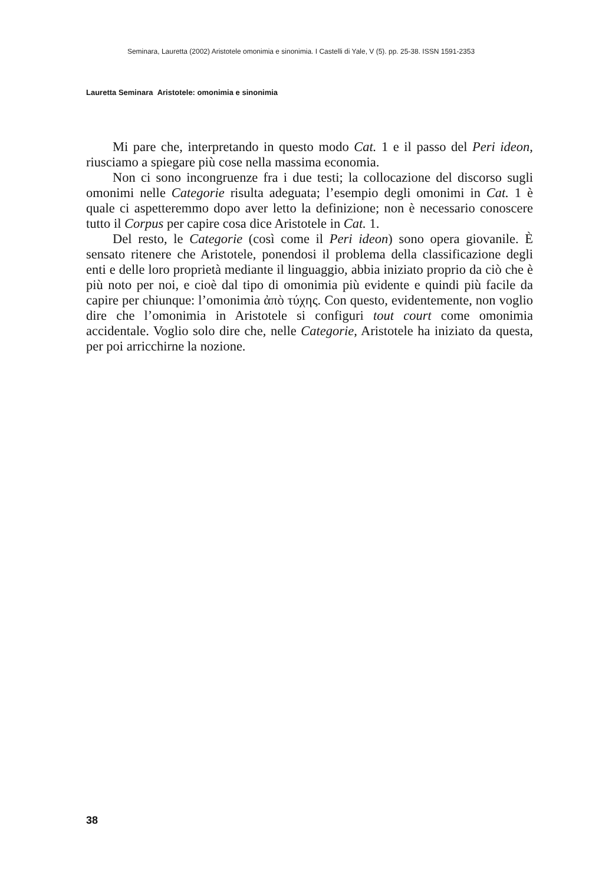Seminara, Lauretta (2002) Aristotele omonimia e sinonimia. I Castelli di Yale, V (5). pp. 25-38. ISSN 1591-2353
Lauretta Seminara Aristotele: omonimia e sinonimia
Mi pare che, interpretando in questo modo Cat. 1 e il passo del Peri ideon, riusciamo a spiegare più cose nella massima economia.
Non ci sono incongruenze fra i due testi; la collocazione del discorso sugli omonimi nelle Categorie risulta adeguata; l’esempio degli omonimi in Cat. 1 è quale ci aspetteremmo dopo aver letto la definizione; non è necessario conoscere tutto il Corpus per capire cosa dice Aristotele in Cat. 1.
Del resto, le Categorie (così come il Peri ideon) sono opera giovanile. È sensato ritenere che Aristotele, ponendosi il problema della classificazione degli enti e delle loro proprietà mediante il linguaggio, abbia iniziato proprio da ciò che è più noto per noi, e cioè dal tipo di omonimia più evidente e quindi più facile da capire per chiunque: l’omonimia ἀπὸ τύχης. Con questo, evidentemente, non voglio dire che l’omonimia in Aristotele si configuri tout court come omonimia accidentale. Voglio solo dire che, nelle Categorie, Aristotele ha iniziato da questa, per poi arricchirne la nozione.
38